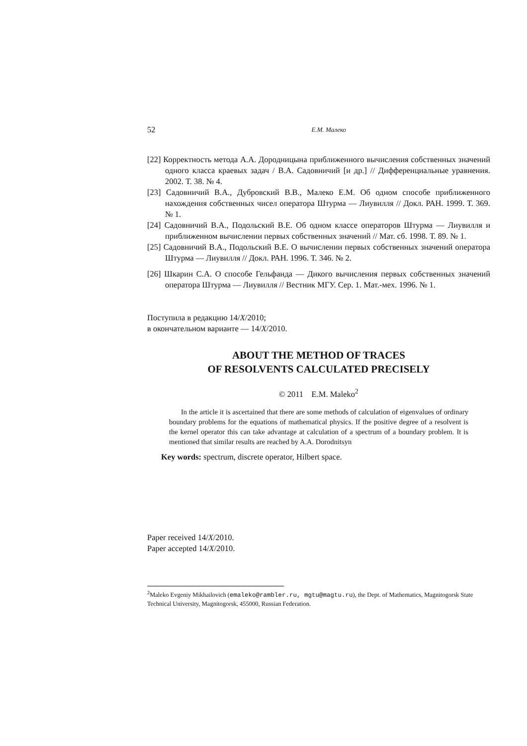52 Е.М. Малеко
[22] Корректность метода А.А. Дородницына приближенного вычисления собственных значений одного класса краевых задач / В.А. Садовничий [и др.] // Дифференциальные уравнения. 2002. Т. 38. № 4.
[23] Садовничий В.А., Дубровский В.В., Малеко Е.М. Об одном способе приближенного нахождения собственных чисел оператора Штурма — Лиувилля // Докл. РАН. 1999. Т. 369. № 1.
[24] Садовничий В.А., Подольский В.Е. Об одном классе операторов Штурма — Лиувилля и приближенном вычислении первых собственных значений // Мат. сб. 1998. Т. 89. № 1.
[25] Садовничий В.А., Подольский В.Е. О вычислении первых собственных значений оператора Штурма — Лиувилля // Докл. РАН. 1996. Т. 346. № 2.
[26] Шкарин С.А. О способе Гельфанда — Дикого вычисления первых собственных значений оператора Штурма — Лиувилля // Вестник МГУ. Сер. 1. Мат.-мех. 1996. № 1.
Поступила в редакцию 14/X/2010;
в окончательном варианте — 14/X/2010.
ABOUT THE METHOD OF TRACES
OF RESOLVENTS CALCULATED PRECISELY
© 2011 E.M. Maleko<sup>2</sup>
In the article it is ascertained that there are some methods of calculation of eigenvalues of ordinary boundary problems for the equations of mathematical physics. If the positive degree of a resolvent is the kernel operator this can take advantage at calculation of a spectrum of a boundary problem. It is mentioned that similar results are reached by A.A. Dorodnitsyn
Key words: spectrum, discrete operator, Hilbert space.
Paper received 14/X/2010.
Paper accepted 14/X/2010.
<sup>2</sup> Maleko Evgeniy Mikhailovich (emaleko@rambler.ru, mgtu@magtu.ru), the Dept. of Mathematics, Magnitogorsk State Technical University, Magnitogorsk, 455000, Russian Federation.